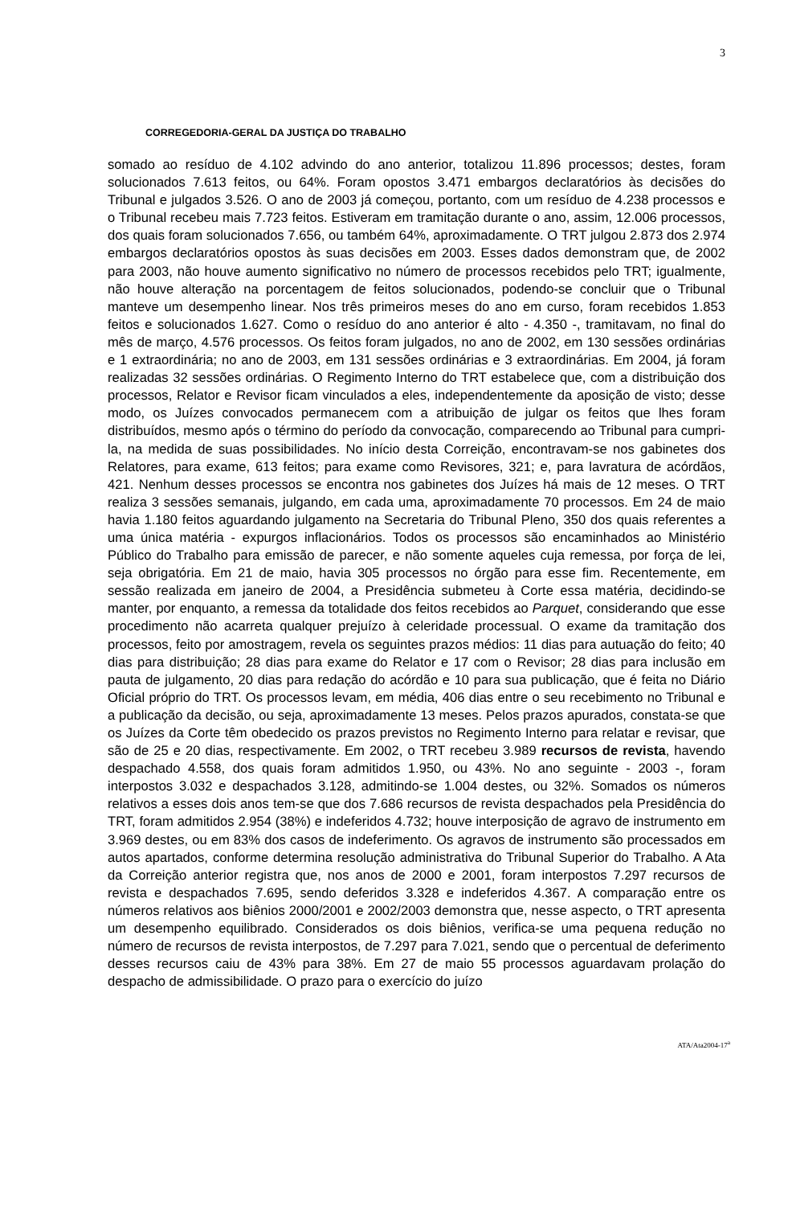3
CORREGEDORIA-GERAL DA JUSTIÇA DO TRABALHO
somado ao resíduo de 4.102 advindo do ano anterior, totalizou 11.896 processos; destes, foram solucionados 7.613 feitos, ou 64%. Foram opostos 3.471 embargos declaratórios às decisões do Tribunal e julgados 3.526. O ano de 2003 já começou, portanto, com um resíduo de 4.238 processos e o Tribunal recebeu mais 7.723 feitos. Estiveram em tramitação durante o ano, assim, 12.006 processos, dos quais foram solucionados 7.656, ou também 64%, aproximadamente. O TRT julgou 2.873 dos 2.974 embargos declaratórios opostos às suas decisões em 2003. Esses dados demonstram que, de 2002 para 2003, não houve aumento significativo no número de processos recebidos pelo TRT; igualmente, não houve alteração na porcentagem de feitos solucionados, podendo-se concluir que o Tribunal manteve um desempenho linear. Nos três primeiros meses do ano em curso, foram recebidos 1.853 feitos e solucionados 1.627. Como o resíduo do ano anterior é alto - 4.350 -, tramitavam, no final do mês de março, 4.576 processos. Os feitos foram julgados, no ano de 2002, em 130 sessões ordinárias e 1 extraordinária; no ano de 2003, em 131 sessões ordinárias e 3 extraordinárias. Em 2004, já foram realizadas 32 sessões ordinárias. O Regimento Interno do TRT estabelece que, com a distribuição dos processos, Relator e Revisor ficam vinculados a eles, independentemente da aposição de visto; desse modo, os Juízes convocados permanecem com a atribuição de julgar os feitos que lhes foram distribuídos, mesmo após o término do período da convocação, comparecendo ao Tribunal para cumpri-la, na medida de suas possibilidades. No início desta Correição, encontravam-se nos gabinetes dos Relatores, para exame, 613 feitos; para exame como Revisores, 321; e, para lavratura de acórdãos, 421. Nenhum desses processos se encontra nos gabinetes dos Juízes há mais de 12 meses. O TRT realiza 3 sessões semanais, julgando, em cada uma, aproximadamente 70 processos. Em 24 de maio havia 1.180 feitos aguardando julgamento na Secretaria do Tribunal Pleno, 350 dos quais referentes a uma única matéria - expurgos inflacionários. Todos os processos são encaminhados ao Ministério Público do Trabalho para emissão de parecer, e não somente aqueles cuja remessa, por força de lei, seja obrigatória. Em 21 de maio, havia 305 processos no órgão para esse fim. Recentemente, em sessão realizada em janeiro de 2004, a Presidência submeteu à Corte essa matéria, decidindo-se manter, por enquanto, a remessa da totalidade dos feitos recebidos ao Parquet, considerando que esse procedimento não acarreta qualquer prejuízo à celeridade processual. O exame da tramitação dos processos, feito por amostragem, revela os seguintes prazos médios: 11 dias para autuação do feito; 40 dias para distribuição; 28 dias para exame do Relator e 17 com o Revisor; 28 dias para inclusão em pauta de julgamento, 20 dias para redação do acórdão e 10 para sua publicação, que é feita no Diário Oficial próprio do TRT. Os processos levam, em média, 406 dias entre o seu recebimento no Tribunal e a publicação da decisão, ou seja, aproximadamente 13 meses. Pelos prazos apurados, constata-se que os Juízes da Corte têm obedecido os prazos previstos no Regimento Interno para relatar e revisar, que são de 25 e 20 dias, respectivamente. Em 2002, o TRT recebeu 3.989 recursos de revista, havendo despachado 4.558, dos quais foram admitidos 1.950, ou 43%. No ano seguinte - 2003 -, foram interpostos 3.032 e despachados 3.128, admitindo-se 1.004 destes, ou 32%. Somados os números relativos a esses dois anos tem-se que dos 7.686 recursos de revista despachados pela Presidência do TRT, foram admitidos 2.954 (38%) e indeferidos 4.732; houve interposição de agravo de instrumento em 3.969 destes, ou em 83% dos casos de indeferimento. Os agravos de instrumento são processados em autos apartados, conforme determina resolução administrativa do Tribunal Superior do Trabalho. A Ata da Correição anterior registra que, nos anos de 2000 e 2001, foram interpostos 7.297 recursos de revista e despachados 7.695, sendo deferidos 3.328 e indeferidos 4.367. A comparação entre os números relativos aos biênios 2000/2001 e 2002/2003 demonstra que, nesse aspecto, o TRT apresenta um desempenho equilibrado. Considerados os dois biênios, verifica-se uma pequena redução no número de recursos de revista interpostos, de 7.297 para 7.021, sendo que o percentual de deferimento desses recursos caiu de 43% para 38%. Em 27 de maio 55 processos aguardavam prolação do despacho de admissibilidade. O prazo para o exercício do juízo
ATA/Ata2004-17<sup>a</sup>